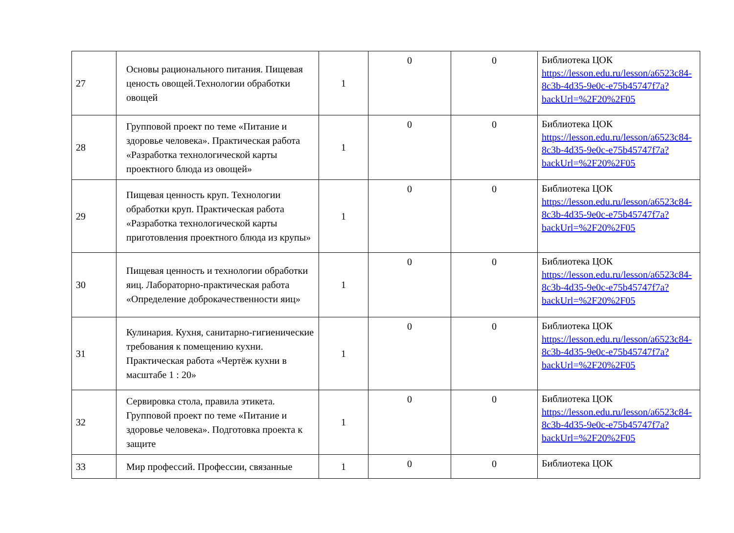| 27 | Основы рационального питания. Пищевая ценость овощей.Технологии обработки овощей | 1 | 0 | 0 | Библиотека ЦОК https://lesson.edu.ru/lesson/a6523c84-8c3b-4d35-9e0c-e75b45747f7a?backUrl=%2F20%2F05 |
| 28 | Групповой проект по теме «Питание и здоровье человека». Практическая работа «Разработка технологической карты проектного блюда из овощей» | 1 | 0 | 0 | Библиотека ЦОК https://lesson.edu.ru/lesson/a6523c84-8c3b-4d35-9e0c-e75b45747f7a?backUrl=%2F20%2F05 |
| 29 | Пищевая ценность круп. Технологии обработки круп. Практическая работа «Разработка технологической карты приготовления проектного блюда из крупы» | 1 | 0 | 0 | Библиотека ЦОК https://lesson.edu.ru/lesson/a6523c84-8c3b-4d35-9e0c-e75b45747f7a?backUrl=%2F20%2F05 |
| 30 | Пищевая ценность и технологии обработки яиц. Лабораторно-практическая работа «Определение доброкачественности яиц» | 1 | 0 | 0 | Библиотека ЦОК https://lesson.edu.ru/lesson/a6523c84-8c3b-4d35-9e0c-e75b45747f7a?backUrl=%2F20%2F05 |
| 31 | Кулинария. Кухня, санитарно-гигиенические требования к помещению кухни. Практическая работа «Чертёж кухни в масштабе 1 : 20» | 1 | 0 | 0 | Библиотека ЦОК https://lesson.edu.ru/lesson/a6523c84-8c3b-4d35-9e0c-e75b45747f7a?backUrl=%2F20%2F05 |
| 32 | Сервировка стола, правила этикета. Групповой проект по теме «Питание и здоровье человека». Подготовка проекта к защите | 1 | 0 | 0 | Библиотека ЦОК https://lesson.edu.ru/lesson/a6523c84-8c3b-4d35-9e0c-e75b45747f7a?backUrl=%2F20%2F05 |
| 33 | Мир профессий. Профессии, связанные | 1 | 0 | 0 | Библиотека ЦОК |